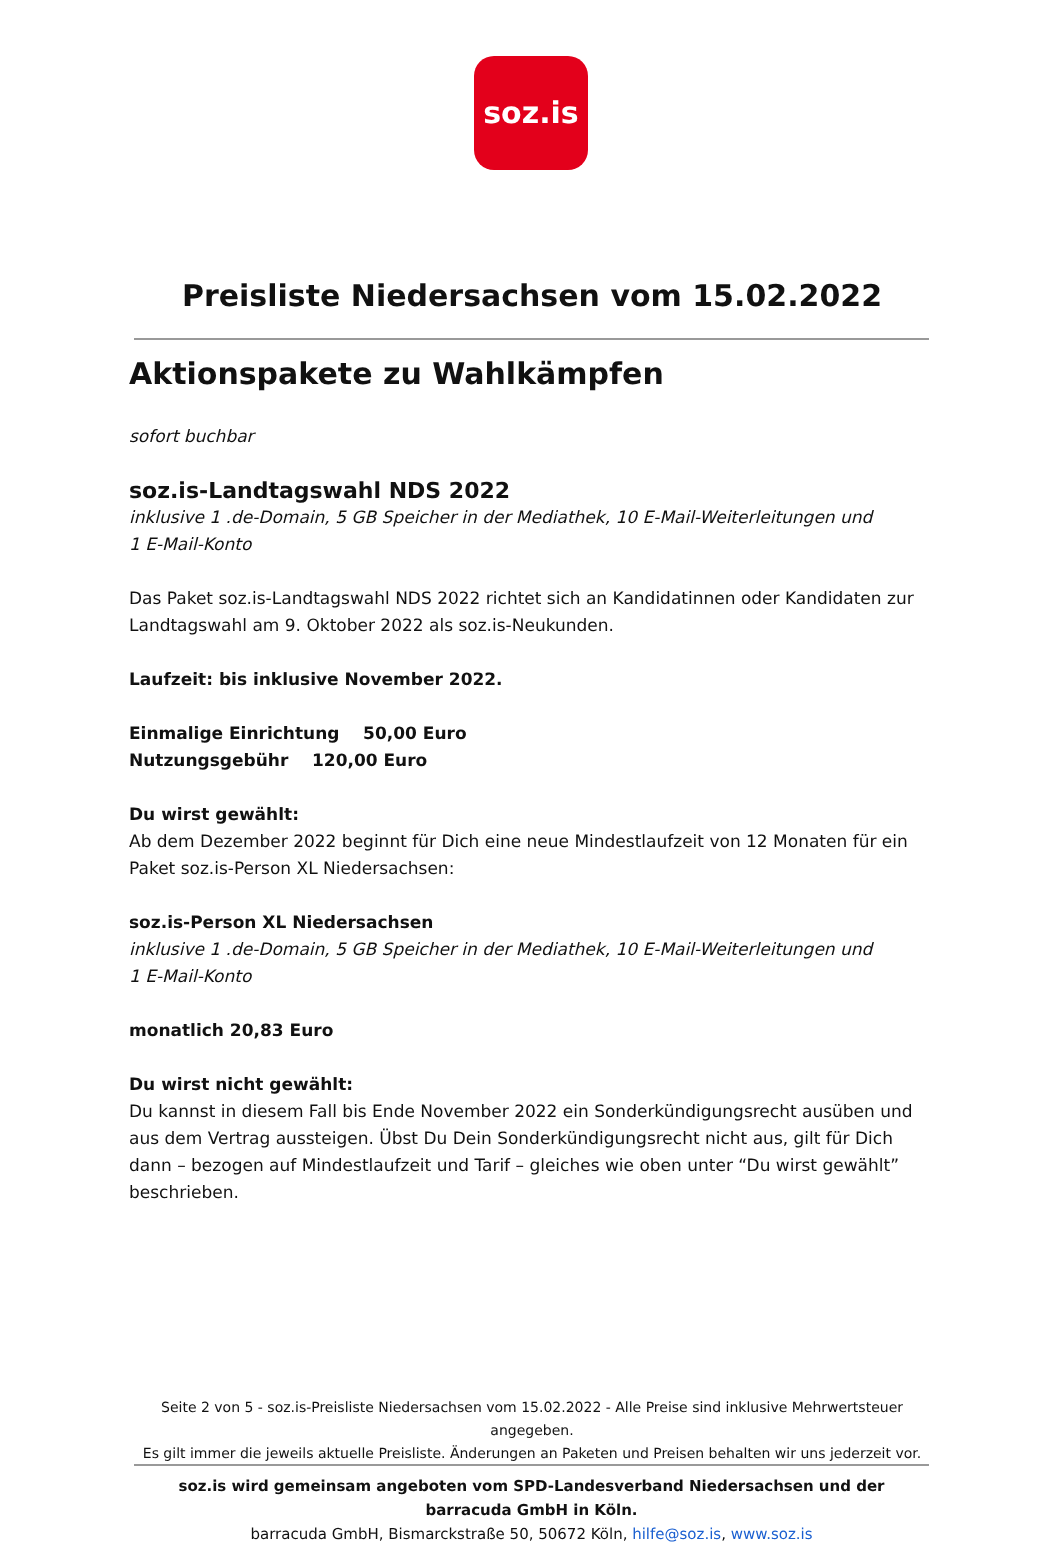soz.is
Preisliste Niedersachsen vom 15.02.2022
Aktionspakete zu Wahlkämpfen
sofort buchbar
soz.is-Landtagswahl NDS 2022
inklusive 1 .de-Domain, 5 GB Speicher in der Mediathek, 10 E-Mail-Weiterleitungen und
1 E-Mail-Konto
Das Paket soz.is-Landtagswahl NDS 2022 richtet sich an Kandidatinnen oder Kandidaten zur Landtagswahl am 9. Oktober 2022 als soz.is-Neukunden.
Laufzeit: bis inklusive November 2022.
Einmalige Einrichtung 50,00 Euro
Nutzungsgebühr 120,00 Euro
Du wirst gewählt:
Ab dem Dezember 2022 beginnt für Dich eine neue Mindestlaufzeit von 12 Monaten für ein Paket soz.is-Person XL Niedersachsen:
soz.is-Person XL Niedersachsen
inklusive 1 .de-Domain, 5 GB Speicher in der Mediathek, 10 E-Mail-Weiterleitungen und
1 E-Mail-Konto
monatlich 20,83 Euro
Du wirst nicht gewählt:
Du kannst in diesem Fall bis Ende November 2022 ein Sonderkündigungsrecht ausüben und aus dem Vertrag aussteigen. Übst Du Dein Sonderkündigungsrecht nicht aus, gilt für Dich dann – bezogen auf Mindestlaufzeit und Tarif – gleiches wie oben unter “Du wirst gewählt” beschrieben.
Seite 2 von 5 - soz.is-Preisliste Niedersachsen vom 15.02.2022 - Alle Preise sind inklusive Mehrwertsteuer angegeben.
Es gilt immer die jeweils aktuelle Preisliste. Änderungen an Paketen und Preisen behalten wir uns jederzeit vor.
soz.is wird gemeinsam angeboten vom SPD-Landesverband Niedersachsen und der barracuda GmbH in Köln.
barracuda GmbH, Bismarckstraße 50, 50672 Köln, hilfe@soz.is, www.soz.is